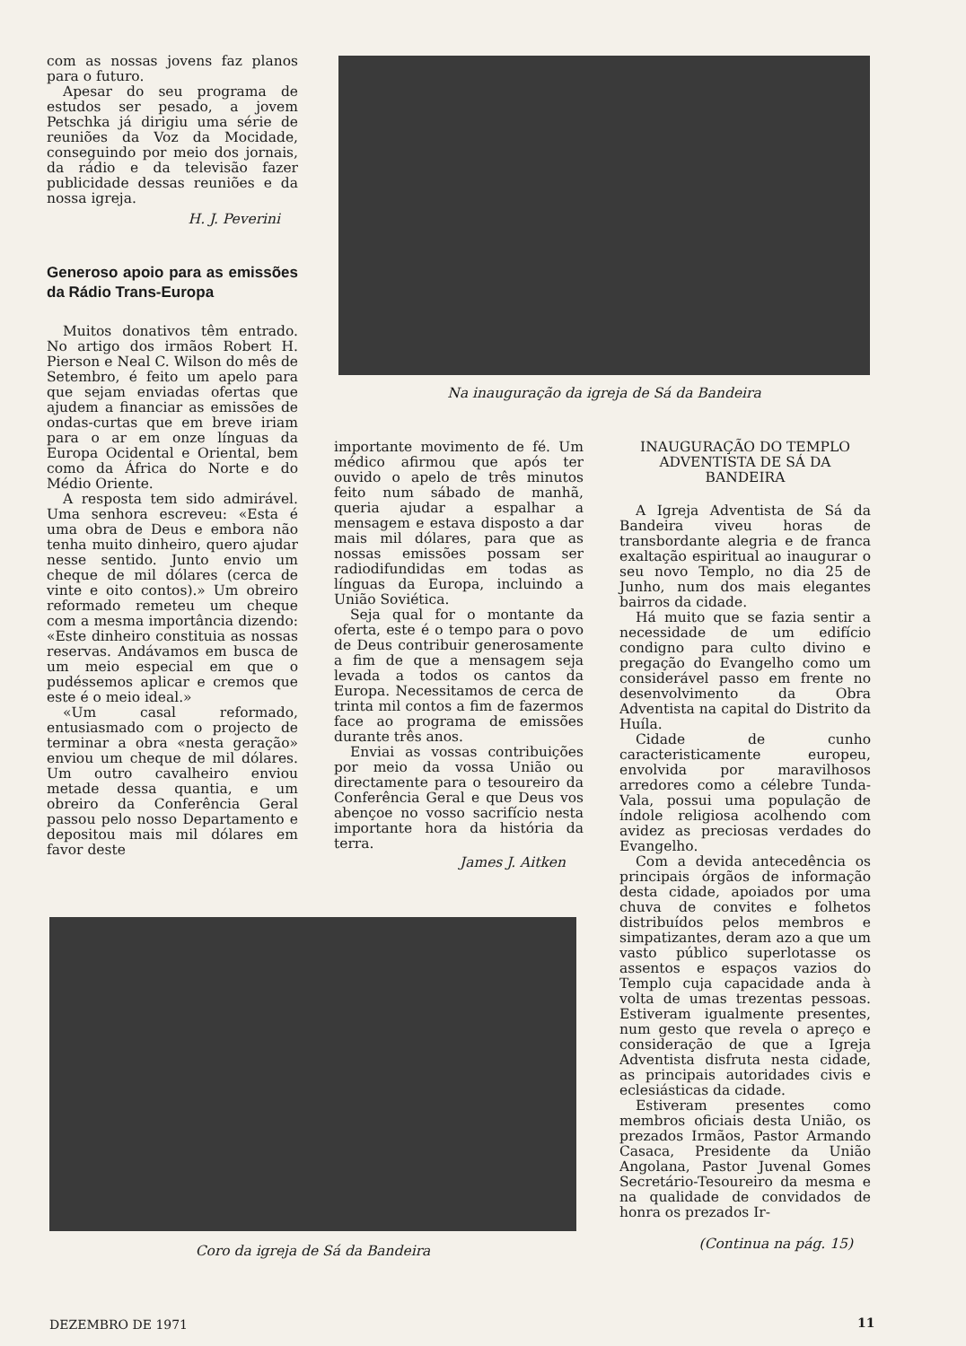com as nossas jovens faz planos para o futuro.
Apesar do seu programa de estudos ser pesado, a jovem Petschka já dirigiu uma série de reuniões da Voz da Mocidade, conseguindo por meio dos jornais, da rádio e da televisão fazer publicidade dessas reuniões e da nossa igreja.
H. J. Peverini
Generoso apoio para as emissões da Rádio Trans-Europa
Muitos donativos têm entrado. No artigo dos irmãos Robert H. Pierson e Neal C. Wilson do mês de Setembro, é feito um apelo para que sejam enviadas ofertas que ajudem a financiar as emissões de ondas-curtas que em breve iriam para o ar em onze línguas da Europa Ocidental e Oriental, bem como da África do Norte e do Médio Oriente.
A resposta tem sido admirável. Uma senhora escreveu: «Esta é uma obra de Deus e embora não tenha muito dinheiro, quero ajudar nesse sentido. Junto envio um cheque de mil dólares (cerca de vinte e oito contos).» Um obreiro reformado remeteu um cheque com a mesma importância dizendo: «Este dinheiro constituia as nossas reservas. Andávamos em busca de um meio especial em que o pudéssemos aplicar e cremos que este é o meio ideal.»
«Um casal reformado, entusiasmado com o projecto de terminar a obra «nesta geração» enviou um cheque de mil dólares. Um outro cavalheiro enviou metade dessa quantia, e um obreiro da Conferência Geral passou pelo nosso Departamento e depositou mais mil dólares em favor deste
Na inauguração da igreja de Sá da Bandeira
importante movimento de fé. Um médico afirmou que após ter ouvido o apelo de três minutos feito num sábado de manhã, queria ajudar a espalhar a mensagem e estava disposto a dar mais mil dólares, para que as nossas emissões possam ser radiodifundidas em todas as línguas da Europa, incluindo a União Soviética.
Seja qual for o montante da oferta, este é o tempo para o povo de Deus contribuir generosamente a fim de que a mensagem seja levada a todos os cantos da Europa. Necessitamos de cerca de trinta mil contos a fim de fazermos face ao programa de emissões durante três anos.
Enviai as vossas contribuições por meio da vossa União ou directamente para o tesoureiro da Conferência Geral e que Deus vos abençoe no vosso sacrifício nesta importante hora da história da terra.
James J. Aitken
INAUGURAÇÃO DO TEMPLO ADVENTISTA DE SÁ DA BANDEIRA
A Igreja Adventista de Sá da Bandeira viveu horas de transbordante alegria e de franca exaltação espiritual ao inaugurar o seu novo Templo, no dia 25 de Junho, num dos mais elegantes bairros da cidade.
Há muito que se fazia sentir a necessidade de um edifício condigno para culto divino e pregação do Evangelho como um considerável passo em frente no desenvolvimento da Obra Adventista na capital do Distrito da Huíla.
Cidade de cunho caracteristicamente europeu, envolvida por maravilhosos arredores como a célebre Tunda-Vala, possui uma população de índole religiosa acolhendo com avidez as preciosas verdades do Evangelho.
Com a devida antecedência os principais órgãos de informação desta cidade, apoiados por uma chuva de convites e folhetos distribuídos pelos membros e simpatizantes, deram azo a que um vasto público superlotasse os assentos e espaços vazios do Templo cuja capacidade anda à volta de umas trezentas pessoas. Estiveram igualmente presentes, num gesto que revela o apreço e consideração de que a Igreja Adventista disfruta nesta cidade, as principais autoridades civis e eclesiásticas da cidade.
Estiveram presentes como membros oficiais desta União, os prezados Irmãos, Pastor Armando Casaca, Presidente da União Angolana, Pastor Juvenal Gomes Secretário-Tesoureiro da mesma e na qualidade de convidados de honra os prezados Ir-
(Continua na pág. 15)
Coro da igreja de Sá da Bandeira
DEZEMBRO DE 1971 11